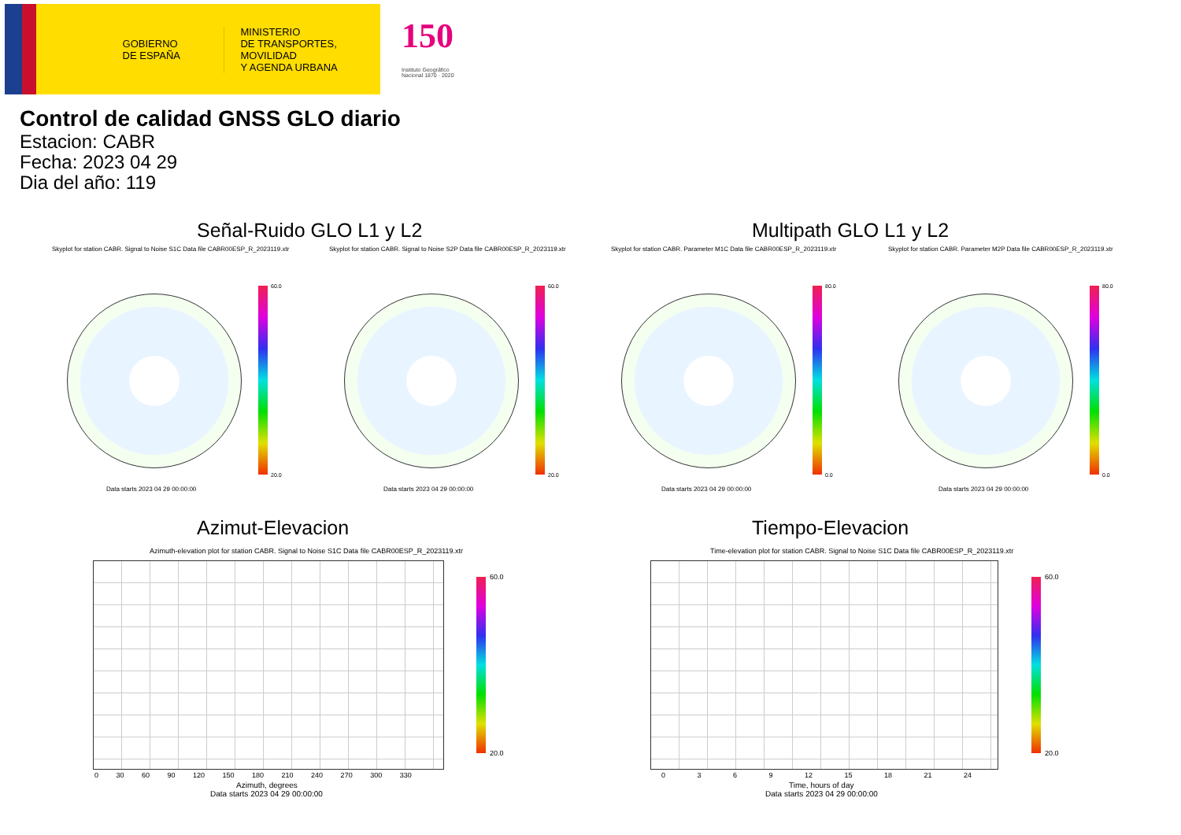GOBIERNO
DE ESPAÑA
MINISTERIO
DE TRANSPORTES, MOVILIDAD
Y AGENDA URBANA
150
Instituto Geográfico
Nacional 1870 · 2020
Control de calidad GNSS GLO diario
Estacion: CABR
Fecha: 2023 04 29
Dia del año: 119
Señal-Ruido GLO L1 y L2 Multipath GLO L1 y L2
Skyplot for station CABR. Signal to Noise S1C Data file CABR00ESP_R_2023119.xtr Skyplot for station CABR. Signal to Noise S2P Data file CABR00ESP_R_2023119.xtr Skyplot for station CABR. Parameter M1C Data file CABR00ESP_R_2023119.xtr Skyplot for station CABR. Parameter M2P Data file CABR00ESP_R_2023119.xtr
60.0
20.0
60.0
20.0
80.0
0.0
80.0
0.0
Data starts 2023 04 29 00:00:00 Data starts 2023 04 29 00:00:00 Data starts 2023 04 29 00:00:00 Data starts 2023 04 29 00:00:00
Azimut-Elevacion Tiempo-Elevacion
Azimuth-elevation plot for station CABR. Signal to Noise S1C Data file CABR00ESP_R_2023119.xtr Time-elevation plot for station CABR. Signal to Noise S1C Data file CABR00ESP_R_2023119.xtr
60.0
20.0
60.0
20.0
0 30 60 90 120 150 180 210 240 270 300 330 0 3 6 9 12 15 18 21 24
Azimuth, degrees
Data starts 2023 04 29 00:00:00
Time, hours of day
Data starts 2023 04 29 00:00:00